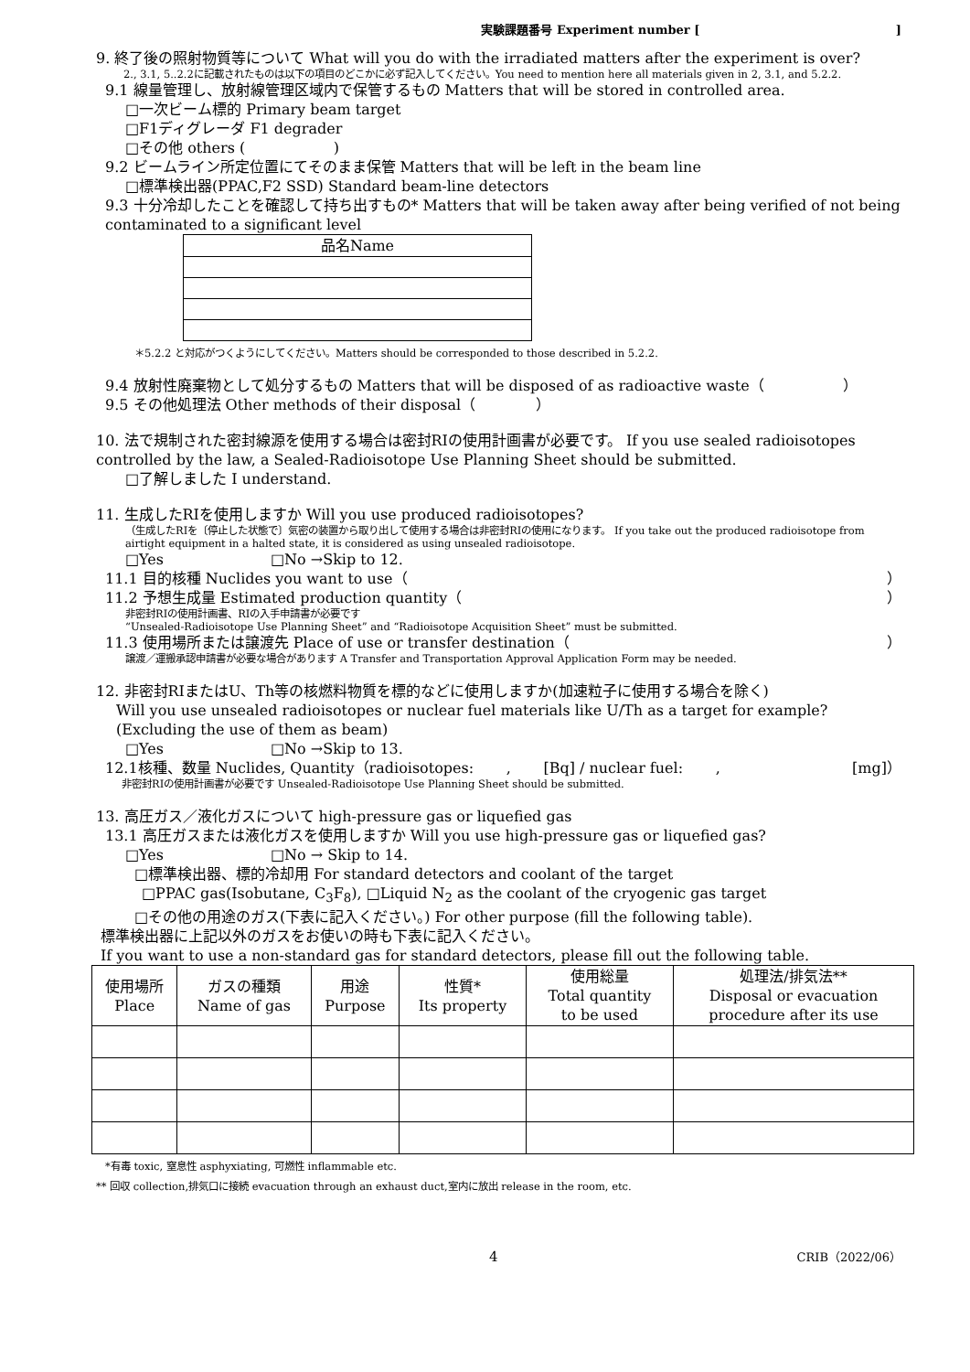実験課題番号 Experiment number [ ]
9. 終了後の照射物質等について What will you do with the irradiated matters after the experiment is over?
2., 3.1, 5..2.2に記載されたものは以下の項目のどこかに必ず記入してください。You need to mention here all materials given in 2, 3.1, and 5.2.2.
9.1 線量管理し、放射線管理区域内で保管するもの Matters that will be stored in controlled area.
□一次ビーム標的 Primary beam target
□F1ディグレーダ F1 degrader
□その他 others ( )
9.2 ビームライン所定位置にてそのまま保管 Matters that will be left in the beam line
□標準検出器(PPAC,F2 SSD) Standard beam-line detectors
9.3 十分冷却したことを確認して持ち出すもの* Matters that will be taken away after being verified of not being contaminated to a significant level
| 品名Name |
＊5.2.2 と対応がつくようにしてください。Matters should be corresponded to those described in 5.2.2.
9.4 放射性廃棄物として処分するもの Matters that will be disposed of as radioactive waste（ ）
9.5 その他処理法 Other methods of their disposal（ ）
10. 法で規制された密封線源を使用する場合は密封RIの使用計画書が必要です。 If you use sealed radioisotopes controlled by the law, a Sealed-Radioisotope Use Planning Sheet should be submitted.
□了解しました I understand.
11. 生成したRIを使用しますか Will you use produced radioisotopes?
（生成したRIを〔停止した状態で〕気密の装置から取り出して使用する場合は非密封RIの使用になります。 If you take out the produced radioisotope from airtight equipment in a halted state, it is considered as using unsealed radioisotope.
□Yes □No →Skip to 12.
11.1 目的核種 Nuclides you want to use（ ）
11.2 予想生成量 Estimated production quantity（ ）
非密封RIの使用計画書、RIの入手申請書が必要です
“Unsealed-Radioisotope Use Planning Sheet” and “Radioisotope Acquisition Sheet” must be submitted.
11.3 使用場所または譲渡先 Place of use or transfer destination（ ）
譲渡／運搬承認申請書が必要な場合があります A Transfer and Transportation Approval Application Form may be needed.
12. 非密封RIまたはU、Th等の核燃料物質を標的などに使用しますか(加速粒子に使用する場合を除く)
Will you use unsealed radioisotopes or nuclear fuel materials like U/Th as a target for example? (Excluding the use of them as beam)
□Yes □No →Skip to 13.
12.1核種、数量 Nuclides, Quantity（radioisotopes: , [Bq] / nuclear fuel: , [mg]）
非密封RIの使用計画書が必要です Unsealed-Radioisotope Use Planning Sheet should be submitted.
13. 高圧ガス／液化ガスについて high-pressure gas or liquefied gas
13.1 高圧ガスまたは液化ガスを使用しますか Will you use high-pressure gas or liquefied gas?
□Yes □No → Skip to 14.
□標準検出器、標的冷却用 For standard detectors and coolant of the target
□PPAC gas(Isobutane, C<sub>3</sub>F<sub>8</sub>), □Liquid N<sub>2</sub> as the coolant of the cryogenic gas target
□その他の用途のガス(下表に記入ください。) For other purpose (fill the following table).
標準検出器に上記以外のガスをお使いの時も下表に記入ください。
If you want to use a non-standard gas for standard detectors, please fill out the following table.
| 使用場所 Place | ガスの種類 Name of gas | 用途 Purpose | 性質* Its property | 使用総量 Total quantity to be used | 処理法/排気法** Disposal or evacuation procedure after its use |
| --- | --- | --- | --- | --- | --- |
*有毒 toxic, 窒息性 asphyxiating, 可燃性 inflammable etc.
** 回収 collection,排気口に接続 evacuation through an exhaust duct,室内に放出 release in the room, etc.
4 CRIB（2022/06）